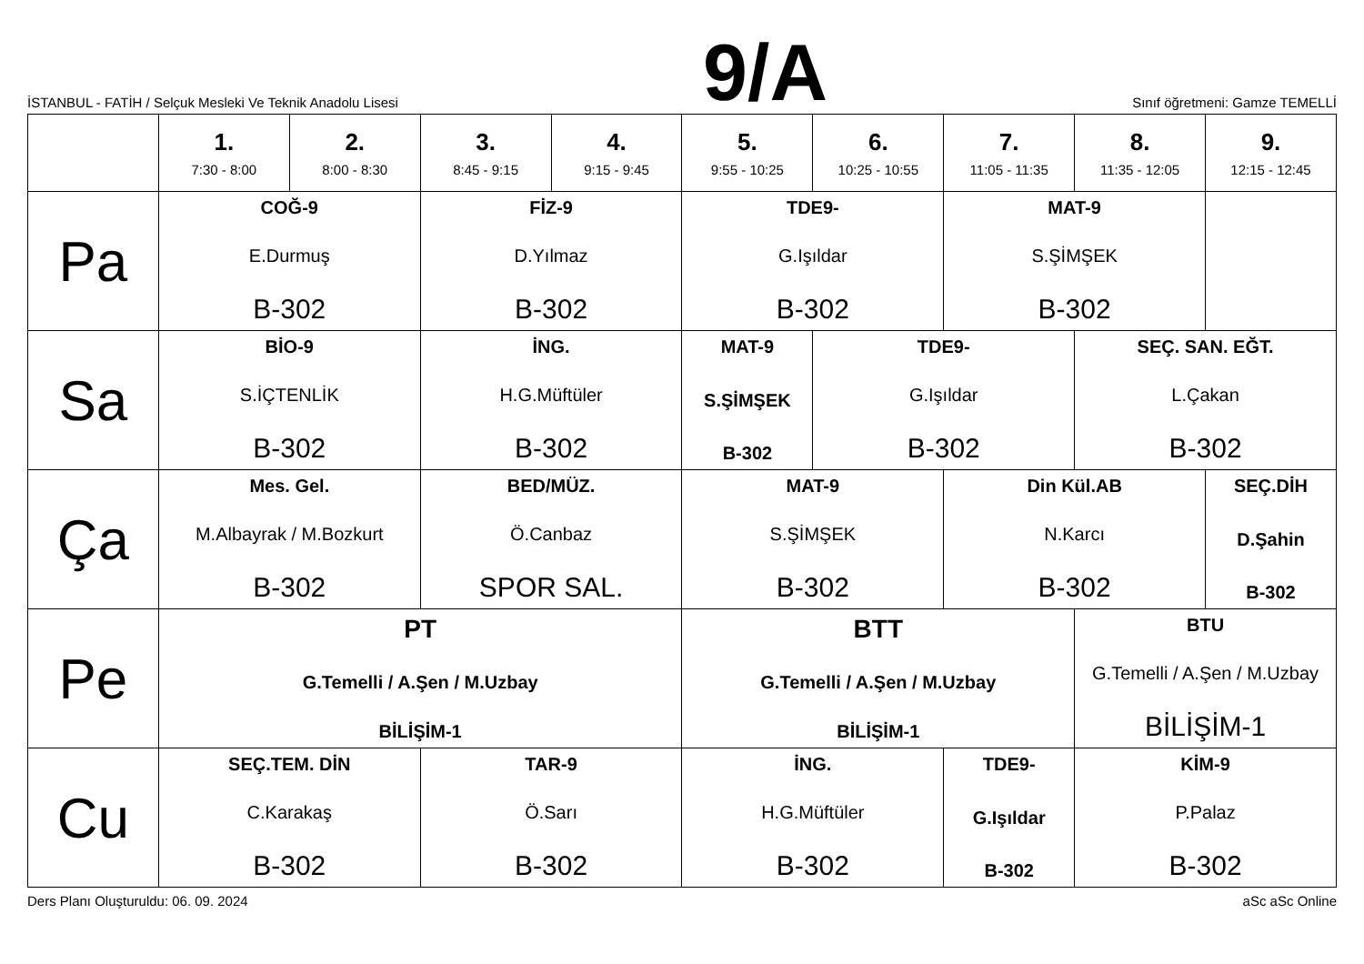İSTANBUL - FATİH / Selçuk Mesleki Ve Teknik Anadolu Lisesi
9/A
Sınıf öğretmeni: Gamze TEMELLİ
| | 1. 7:30 - 8:00 | 2. 8:00 - 8:30 | 3. 8:45 - 9:15 | 4. 9:15 - 9:45 | 5. 9:55 - 10:25 | 6. 10:25 - 10:55 | 7. 11:05 - 11:35 | 8. 11:35 - 12:05 | 9. 12:15 - 12:45 |
| --- | --- | --- | --- | --- | --- | --- | --- | --- | --- |
| Pa | COĞ-9 E.Durmuş B-302 | | FİZ-9 D.Yılmaz B-302 | | TDE9- G.Işıldar B-302 | | MAT-9 S.ŞİMŞEK B-302 | | |
| Sa | BİO-9 S.İÇTENLİK B-302 | | İNG. H.G.Müftüler B-302 | | MAT-9 S.ŞİMŞEK B-302 | TDE9- G.Işıldar B-302 | | SEÇ. SAN. EĞT. L.Çakan B-302 | |
| Ça | Mes. Gel. M.Albayrak / M.Bozkurt B-302 | | BED/MÜZ. Ö.Canbaz SPOR SAL. | | MAT-9 S.ŞİMŞEK B-302 | | Din Kül.AB N.Karcı B-302 | | SEÇ.DİH D.Şahin B-302 |
| Pe | PT G.Temelli / A.Şen / M.Uzbay BİLİŞİM-1 | | | | BTT G.Temelli / A.Şen / M.Uzbay BİLİŞİM-1 | | | BTU G.Temelli / A.Şen / M.Uzbay BİLİŞİM-1 | |
| Cu | SEÇ.TEM. DİN C.Karakaş B-302 | | TAR-9 Ö.Sarı B-302 | | İNG. H.G.Müftüler B-302 | | TDE9- G.Işıldar B-302 | KİM-9 P.Palaz B-302 | |
Ders Planı Oluşturuldu: 06. 09. 2024
aSc aSc Online